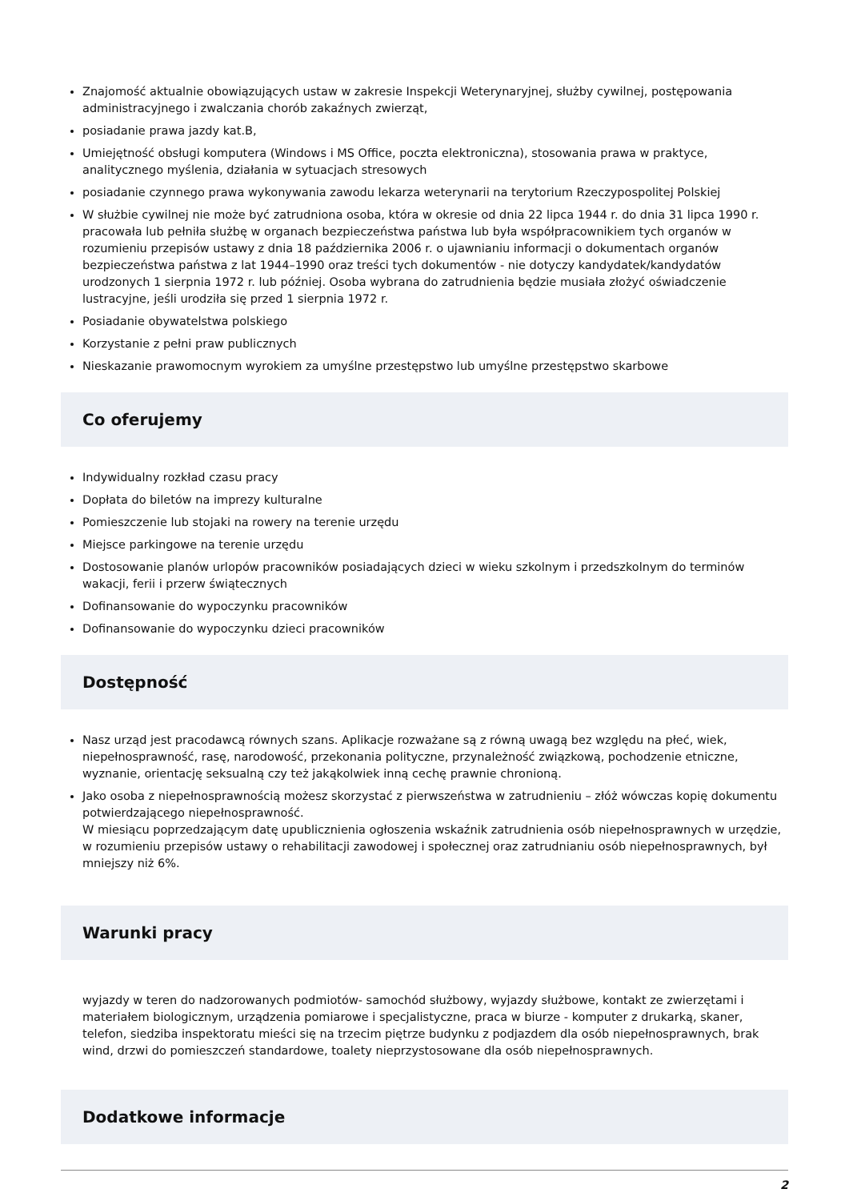Znajomość aktualnie obowiązujących ustaw w zakresie Inspekcji Weterynaryjnej, służby cywilnej, postępowania administracyjnego i zwalczania chorób zakaźnych zwierząt,
posiadanie prawa jazdy kat.B,
Umiejętność obsługi komputera (Windows i MS Office, poczta elektroniczna), stosowania prawa w praktyce, analitycznego myślenia, działania w sytuacjach stresowych
posiadanie czynnego prawa wykonywania zawodu lekarza weterynarii na terytorium Rzeczypospolitej Polskiej
W służbie cywilnej nie może być zatrudniona osoba, która w okresie od dnia 22 lipca 1944 r. do dnia 31 lipca 1990 r. pracowała lub pełniła służbę w organach bezpieczeństwa państwa lub była współpracownikiem tych organów w rozumieniu przepisów ustawy z dnia 18 października 2006 r. o ujawnianiu informacji o dokumentach organów bezpieczeństwa państwa z lat 1944–1990 oraz treści tych dokumentów - nie dotyczy kandydatek/kandydatów urodzonych 1 sierpnia 1972 r. lub później. Osoba wybrana do zatrudnienia będzie musiała złożyć oświadczenie lustracyjne, jeśli urodziła się przed 1 sierpnia 1972 r.
Posiadanie obywatelstwa polskiego
Korzystanie z pełni praw publicznych
Nieskazanie prawomocnym wyrokiem za umyślne przestępstwo lub umyślne przestępstwo skarbowe
Co oferujemy
Indywidualny rozkład czasu pracy
Dopłata do biletów na imprezy kulturalne
Pomieszczenie lub stojaki na rowery na terenie urzędu
Miejsce parkingowe na terenie urzędu
Dostosowanie planów urlopów pracowników posiadających dzieci w wieku szkolnym i przedszkolnym do terminów wakacji, ferii i przerw świątecznych
Dofinansowanie do wypoczynku pracowników
Dofinansowanie do wypoczynku dzieci pracowników
Dostępność
Nasz urząd jest pracodawcą równych szans. Aplikacje rozważane są z równą uwagą bez względu na płeć, wiek, niepełnosprawność, rasę, narodowość, przekonania polityczne, przynależność związkową, pochodzenie etniczne, wyznanie, orientację seksualną czy też jakąkolwiek inną cechę prawnie chronioną.
Jako osoba z niepełnosprawnością możesz skorzystać z pierwszeństwa w zatrudnieniu – złóż wówczas kopię dokumentu potwierdzającego niepełnosprawność.
W miesiącu poprzedzającym datę upublicznienia ogłoszenia wskaźnik zatrudnienia osób niepełnosprawnych w urzędzie, w rozumieniu przepisów ustawy o rehabilitacji zawodowej i społecznej oraz zatrudnianiu osób niepełnosprawnych, był mniejszy niż 6%.
Warunki pracy
wyjazdy w teren do nadzorowanych podmiotów- samochód służbowy, wyjazdy służbowe, kontakt ze zwierzętami i materiałem biologicznym, urządzenia pomiarowe i specjalistyczne, praca w biurze - komputer z drukarką, skaner, telefon, siedziba inspektoratu mieści się na trzecim piętrze budynku z podjazdem dla osób niepełnosprawnych, brak wind, drzwi do pomieszczeń standardowe, toalety nieprzystosowane dla osób niepełnosprawnych.
Dodatkowe informacje
2